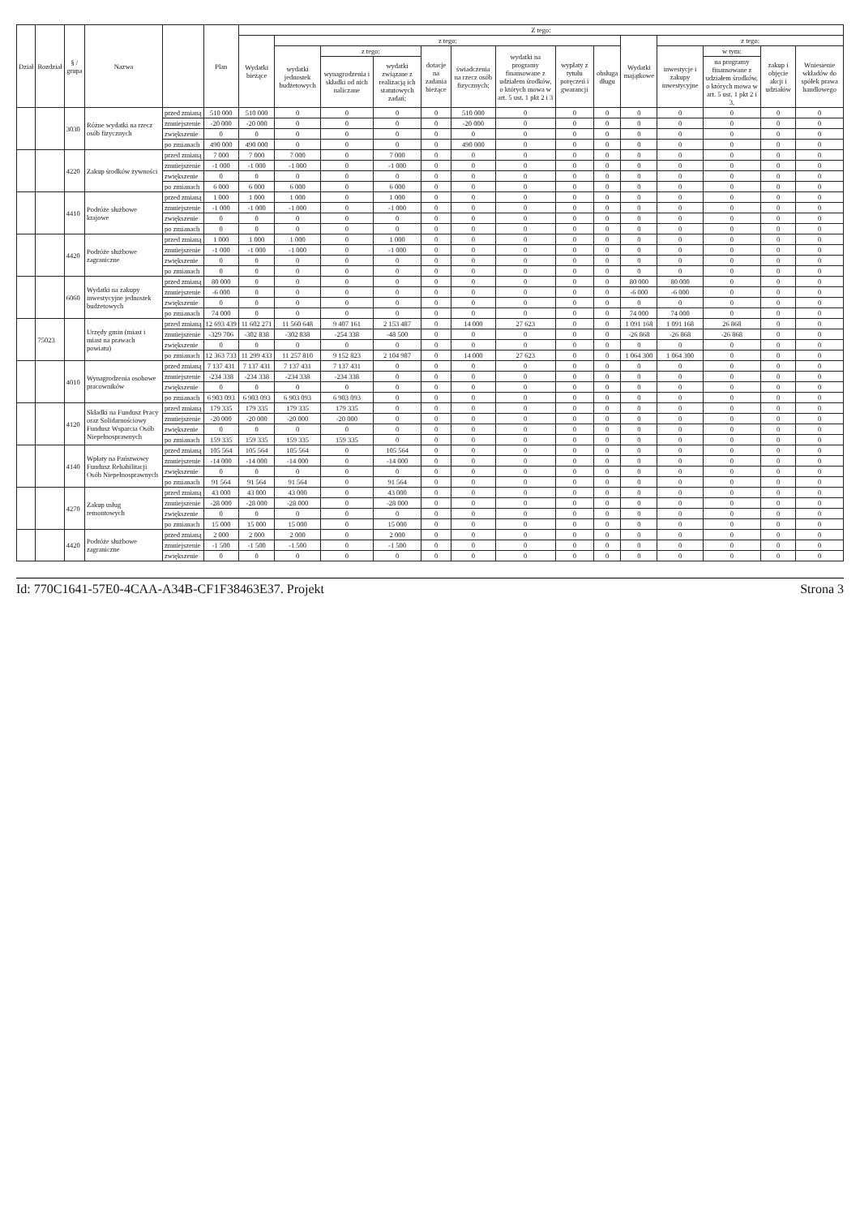| Dział | Rozdział | § / grupa | Nazwa | | Plan | Z tego: | | | | | | | | | | | | | |
| --- | --- | --- | --- | --- | --- | --- | --- | --- | --- | --- | --- | --- | --- | --- | --- | --- | --- | --- | --- |
| | | | | | | Wydatki bieżące | z tego: | | | | | | | | Wydatki majątkowe | z tego: | | | |
| | | | | | | | wydatki jednostek budżetowych | z tego: | | dotacje na zadania bieżące | świadczenia na rzecz osób fizycznych; | wydatki na programy finansowane z udziałem środków, o których mowa w art. 5 ust. 1 pkt 2 i 3 | wypłaty z tytułu poręczeń i gwarancji | obsługa długu | | inwestycje i zakupy inwestycyjne | w tym: | zakup i objęcie akcji i udziałów | Wniesienie wkładów do spółek prawa handlowego |
| | | | | | | | | wynagrodzenia i składki od nich naliczane | wydatki związane z realizacją ich statutowych zadań; | | | | | | | | na programy finansowane z udziałem środków, o których mowa w art. 5 ust. 1 pkt 2 i 3, | | |
| | | 3030 | Różne wydatki na rzecz osób fizycznych | przed zmianą | 510 000 | 510 000 | 0 | 0 | 0 | 0 | 510 000 | 0 | 0 | 0 | 0 | 0 | 0 | 0 | 0 |
| | | | | zmniejszenie | -20 000 | -20 000 | 0 | 0 | 0 | 0 | -20 000 | 0 | 0 | 0 | 0 | 0 | 0 | 0 | 0 |
| | | | | zwiększenie | 0 | 0 | 0 | 0 | 0 | 0 | 0 | 0 | 0 | 0 | 0 | 0 | 0 | 0 | 0 |
| | | | | po zmianach | 490 000 | 490 000 | 0 | 0 | 0 | 0 | 490 000 | 0 | 0 | 0 | 0 | 0 | 0 | 0 | 0 |
| | | 4220 | Zakup środków żywności | przed zmianą | 7 000 | 7 000 | 7 000 | 0 | 7 000 | 0 | 0 | 0 | 0 | 0 | 0 | 0 | 0 | 0 | 0 |
| | | | | zmniejszenie | -1 000 | -1 000 | -1 000 | 0 | -1 000 | 0 | 0 | 0 | 0 | 0 | 0 | 0 | 0 | 0 | 0 |
| | | | | zwiększenie | 0 | 0 | 0 | 0 | 0 | 0 | 0 | 0 | 0 | 0 | 0 | 0 | 0 | 0 | 0 |
| | | | | po zmianach | 6 000 | 6 000 | 6 000 | 0 | 6 000 | 0 | 0 | 0 | 0 | 0 | 0 | 0 | 0 | 0 | 0 |
| | | 4410 | Podróże służbowe krajowe | przed zmianą | 1 000 | 1 000 | 1 000 | 0 | 1 000 | 0 | 0 | 0 | 0 | 0 | 0 | 0 | 0 | 0 | 0 |
| | | | | zmniejszenie | -1 000 | -1 000 | -1 000 | 0 | -1 000 | 0 | 0 | 0 | 0 | 0 | 0 | 0 | 0 | 0 | 0 |
| | | | | zwiększenie | 0 | 0 | 0 | 0 | 0 | 0 | 0 | 0 | 0 | 0 | 0 | 0 | 0 | 0 | 0 |
| | | | | po zmianach | 0 | 0 | 0 | 0 | 0 | 0 | 0 | 0 | 0 | 0 | 0 | 0 | 0 | 0 | 0 |
| | | 4420 | Podróże służbowe zagraniczne | przed zmianą | 1 000 | 1 000 | 1 000 | 0 | 1 000 | 0 | 0 | 0 | 0 | 0 | 0 | 0 | 0 | 0 | 0 |
| | | | | zmniejszenie | -1 000 | -1 000 | -1 000 | 0 | -1 000 | 0 | 0 | 0 | 0 | 0 | 0 | 0 | 0 | 0 | 0 |
| | | | | zwiększenie | 0 | 0 | 0 | 0 | 0 | 0 | 0 | 0 | 0 | 0 | 0 | 0 | 0 | 0 | 0 |
| | | | | po zmianach | 0 | 0 | 0 | 0 | 0 | 0 | 0 | 0 | 0 | 0 | 0 | 0 | 0 | 0 | 0 |
| | | 6060 | Wydatki na zakupy inwestycyjne jednostek budżetowych | przed zmianą | 80 000 | 0 | 0 | 0 | 0 | 0 | 0 | 0 | 0 | 0 | 80 000 | 80 000 | 0 | 0 | 0 |
| | | | | zmniejszenie | -6 000 | 0 | 0 | 0 | 0 | 0 | 0 | 0 | 0 | 0 | -6 000 | -6 000 | 0 | 0 | 0 |
| | | | | zwiększenie | 0 | 0 | 0 | 0 | 0 | 0 | 0 | 0 | 0 | 0 | 0 | 0 | 0 | 0 | 0 |
| | | | | po zmianach | 74 000 | 0 | 0 | 0 | 0 | 0 | 0 | 0 | 0 | 0 | 74 000 | 74 000 | 0 | 0 | 0 |
| | 75023 | | Urzędy gmin (miast i miast na prawach powiatu) | przed zmianą | 12 693 439 | 11 602 271 | 11 560 648 | 9 407 161 | 2 153 487 | 0 | 14 000 | 27 623 | 0 | 0 | 1 091 168 | 1 091 168 | 26 868 | 0 | 0 |
| | | | | zmniejszenie | -329 706 | -302 838 | -302 838 | -254 338 | -48 500 | 0 | 0 | 0 | 0 | 0 | -26 868 | -26 868 | -26 868 | 0 | 0 |
| | | | | zwiększenie | 0 | 0 | 0 | 0 | 0 | 0 | 0 | 0 | 0 | 0 | 0 | 0 | 0 | 0 | 0 |
| | | | | po zmianach | 12 363 733 | 11 299 433 | 11 257 810 | 9 152 823 | 2 104 987 | 0 | 14 000 | 27 623 | 0 | 0 | 1 064 300 | 1 064 300 | 0 | 0 | 0 |
| | | 4010 | Wynagrodzenia osobowe pracowników | przed zmianą | 7 137 431 | 7 137 431 | 7 137 431 | 7 137 431 | 0 | 0 | 0 | 0 | 0 | 0 | 0 | 0 | 0 | 0 | 0 |
| | | | | zmniejszenie | -234 338 | -234 338 | -234 338 | -234 338 | 0 | 0 | 0 | 0 | 0 | 0 | 0 | 0 | 0 | 0 | 0 |
| | | | | zwiększenie | 0 | 0 | 0 | 0 | 0 | 0 | 0 | 0 | 0 | 0 | 0 | 0 | 0 | 0 | 0 |
| | | | | po zmianach | 6 903 093 | 6 903 093 | 6 903 093 | 6 903 093 | 0 | 0 | 0 | 0 | 0 | 0 | 0 | 0 | 0 | 0 | 0 |
| | | 4120 | Składki na Fundusz Pracy oraz Solidarnościowy Fundusz Wsparcia Osób Niepełnosprawnych | przed zmianą | 179 335 | 179 335 | 179 335 | 179 335 | 0 | 0 | 0 | 0 | 0 | 0 | 0 | 0 | 0 | 0 | 0 |
| | | | | zmniejszenie | -20 000 | -20 000 | -20 000 | -20 000 | 0 | 0 | 0 | 0 | 0 | 0 | 0 | 0 | 0 | 0 | 0 |
| | | | | zwiększenie | 0 | 0 | 0 | 0 | 0 | 0 | 0 | 0 | 0 | 0 | 0 | 0 | 0 | 0 | 0 |
| | | | | po zmianach | 159 335 | 159 335 | 159 335 | 159 335 | 0 | 0 | 0 | 0 | 0 | 0 | 0 | 0 | 0 | 0 | 0 |
| | | 4140 | Wpłaty na Państwowy Fundusz Rehabilitacji Osób Niepełnosprawnych | przed zmianą | 105 564 | 105 564 | 105 564 | 0 | 105 564 | 0 | 0 | 0 | 0 | 0 | 0 | 0 | 0 | 0 | 0 |
| | | | | zmniejszenie | -14 000 | -14 000 | -14 000 | 0 | -14 000 | 0 | 0 | 0 | 0 | 0 | 0 | 0 | 0 | 0 | 0 |
| | | | | zwiększenie | 0 | 0 | 0 | 0 | 0 | 0 | 0 | 0 | 0 | 0 | 0 | 0 | 0 | 0 | 0 |
| | | | | po zmianach | 91 564 | 91 564 | 91 564 | 0 | 91 564 | 0 | 0 | 0 | 0 | 0 | 0 | 0 | 0 | 0 | 0 |
| | | 4270 | Zakup usług remontowych | przed zmianą | 43 000 | 43 000 | 43 000 | 0 | 43 000 | 0 | 0 | 0 | 0 | 0 | 0 | 0 | 0 | 0 | 0 |
| | | | | zmniejszenie | -28 000 | -28 000 | -28 000 | 0 | -28 000 | 0 | 0 | 0 | 0 | 0 | 0 | 0 | 0 | 0 | 0 |
| | | | | zwiększenie | 0 | 0 | 0 | 0 | 0 | 0 | 0 | 0 | 0 | 0 | 0 | 0 | 0 | 0 | 0 |
| | | | | po zmianach | 15 000 | 15 000 | 15 000 | 0 | 15 000 | 0 | 0 | 0 | 0 | 0 | 0 | 0 | 0 | 0 | 0 |
| | | 4420 | Podróże służbowe zagraniczne | przed zmianą | 2 000 | 2 000 | 2 000 | 0 | 2 000 | 0 | 0 | 0 | 0 | 0 | 0 | 0 | 0 | 0 | 0 |
| | | | | zmniejszenie | -1 500 | -1 500 | -1 500 | 0 | -1 500 | 0 | 0 | 0 | 0 | 0 | 0 | 0 | 0 | 0 | 0 |
| | | | | zwiększenie | 0 | 0 | 0 | 0 | 0 | 0 | 0 | 0 | 0 | 0 | 0 | 0 | 0 | 0 | 0 |
Id: 770C1641-57E0-4CAA-A34B-CF1F38463E37. Projekt Strona 3